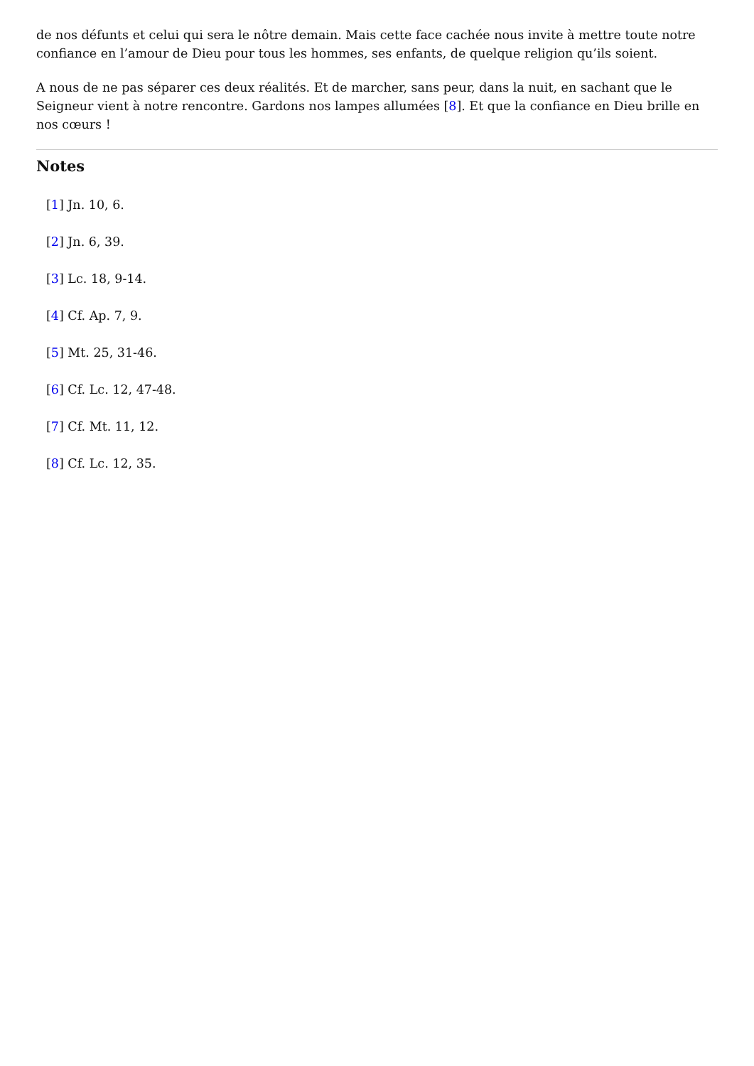de nos défunts et celui qui sera le nôtre demain. Mais cette face cachée nous invite à mettre toute notre confiance en l’amour de Dieu pour tous les hommes, ses enfants, de quelque religion qu’ils soient.
A nous de ne pas séparer ces deux réalités. Et de marcher, sans peur, dans la nuit, en sachant que le Seigneur vient à notre rencontre. Gardons nos lampes allumées [8]. Et que la confiance en Dieu brille en nos cœurs !
Notes
[1] Jn. 10, 6.
[2] Jn. 6, 39.
[3] Lc. 18, 9-14.
[4] Cf. Ap. 7, 9.
[5] Mt. 25, 31-46.
[6] Cf. Lc. 12, 47-48.
[7] Cf. Mt. 11, 12.
[8] Cf. Lc. 12, 35.